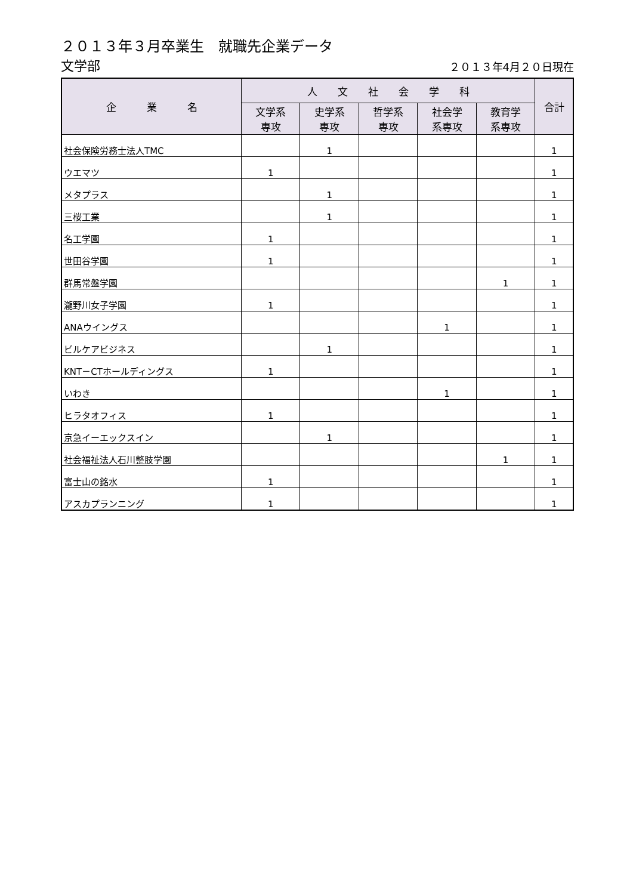２０１３年３月卒業生　就職先企業データ
文学部
２０１３年4月２０日現在
| 企 業 名 | 人 文 社 会 学 科 | | | | | 合計 |
| --- | --- | --- | --- | --- | --- | --- |
| | 文学系 専攻 | 史学系 専攻 | 哲学系 専攻 | 社会学 系専攻 | 教育学 系専攻 | |
| 社会保険労務士法人TMC | | 1 | | | | 1 |
| ウエマツ | 1 | | | | | 1 |
| メタプラス | | 1 | | | | 1 |
| 三桜工業 | | 1 | | | | 1 |
| 名工学園 | 1 | | | | | 1 |
| 世田谷学園 | 1 | | | | | 1 |
| 群馬常盤学園 | | | | | 1 | 1 |
| 瀧野川女子学園 | 1 | | | | | 1 |
| ANAウイングス | | | | 1 | | 1 |
| ビルケアビジネス | | 1 | | | | 1 |
| KNT－CTホールディングス | 1 | | | | | 1 |
| いわき | | | | 1 | | 1 |
| ヒラタオフィス | 1 | | | | | 1 |
| 京急イーエックスイン | | 1 | | | | 1 |
| 社会福祉法人石川整肢学園 | | | | | 1 | 1 |
| 富士山の銘水 | 1 | | | | | 1 |
| アスカプランニング | 1 | | | | | 1 |